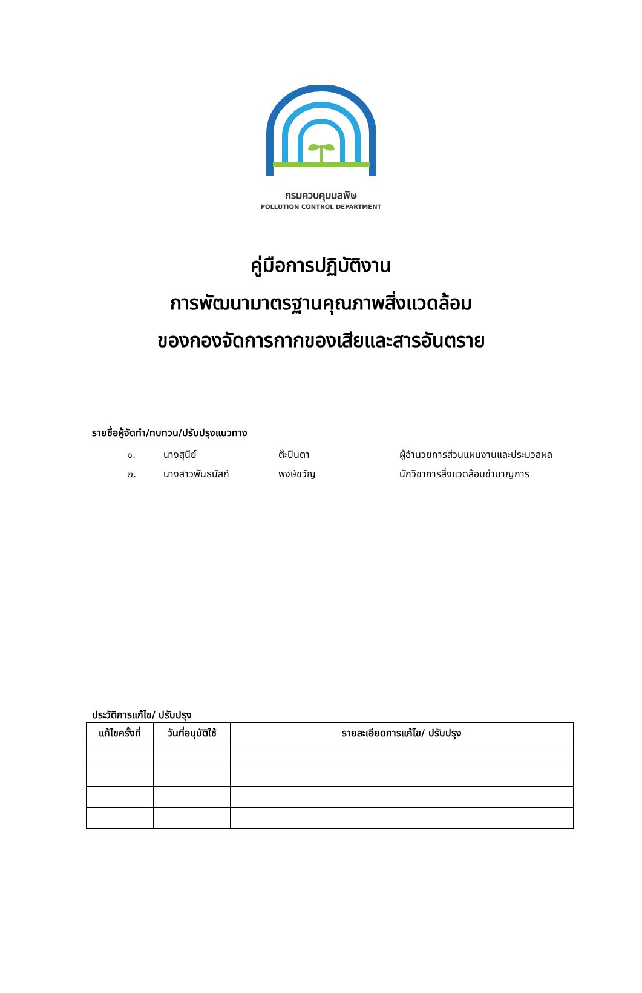กรมควบคุมมลพิษ
POLLUTION CONTROL DEPARTMENT
คู่มือการปฏิบัติงาน
การพัฒนามาตรฐานคุณภาพสิ่งแวดล้อม
ของกองจัดการกากของเสียและสารอันตราย
รายชื่อผู้จัดทำ/ทบทวน/ปรับปรุงแนวทาง
๑. นางสุนีย์ ต๊ะปินตา ผู้อำนวยการส่วนแผนงานและประมวลผล
๒. นางสาวพันธนัสถ์ พงษ์ขวัญ นักวิชาการสิ่งแวดล้อมชำนาญการ
ประวัติการแก้ไข/ ปรับปรุง
| แก้ไขครั้งที่ | วันที่อนุมัติใช้ | รายละเอียดการแก้ไข/ ปรับปรุง |
| --- | --- | --- |